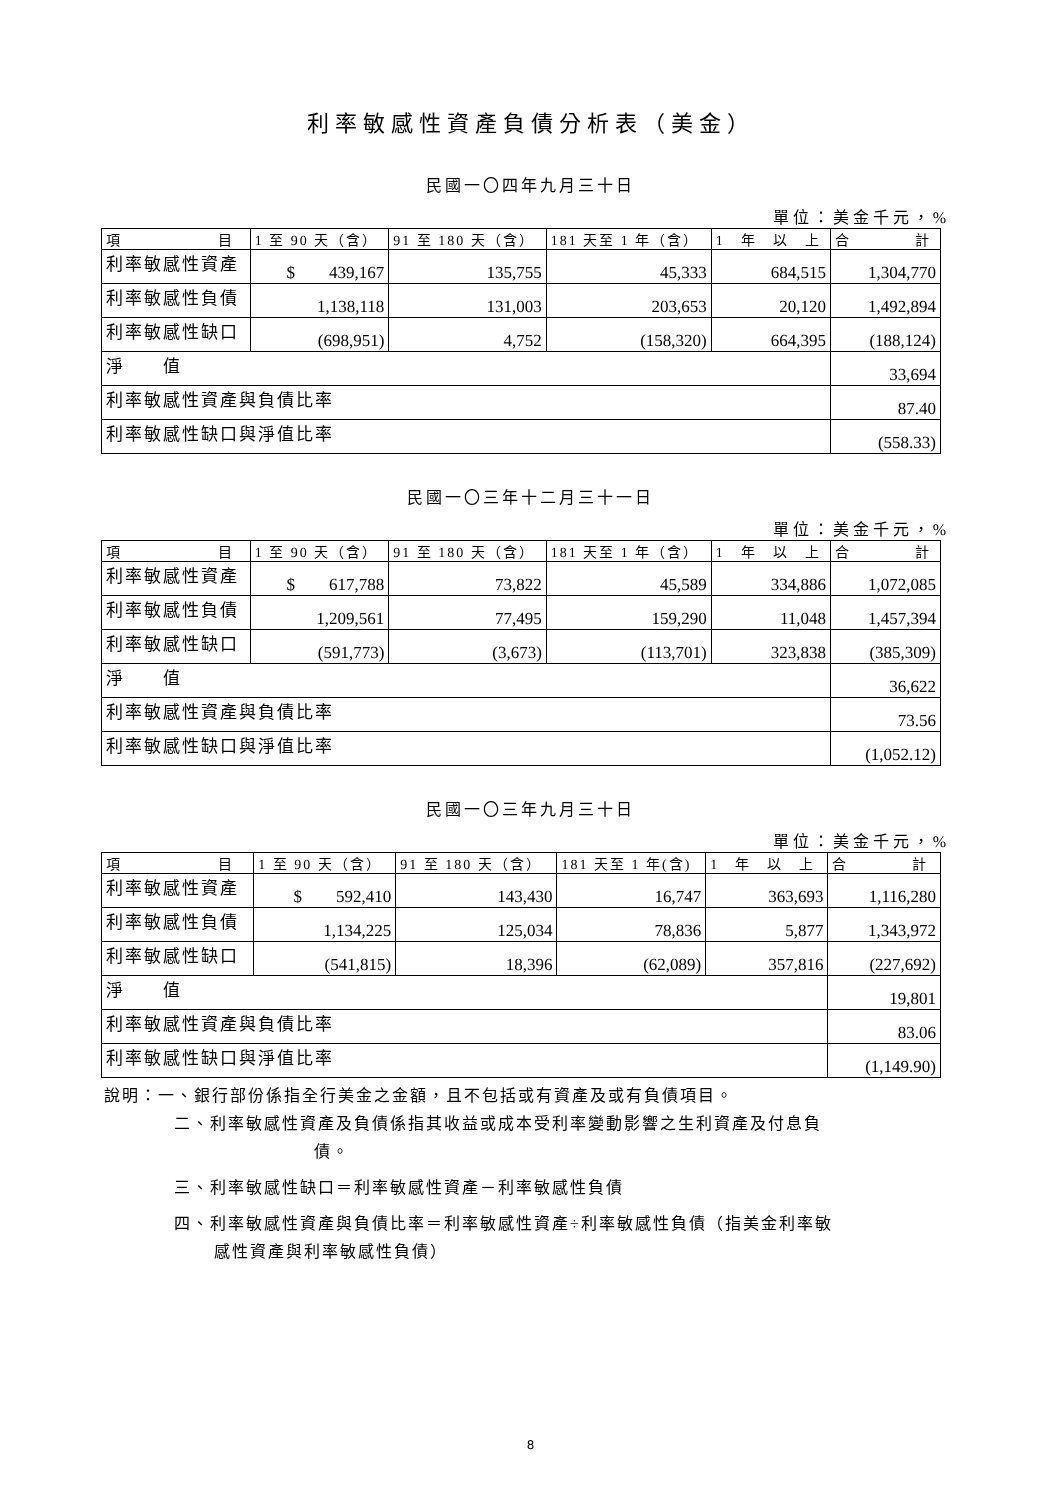利率敏感性資產負債分析表（美金）
民國一〇四年九月三十日
單位：美金千元，%
| 項 目 | 1 至 90 天（含） | 91 至 180 天（含） | 181 天至 1 年（含） | 1 年 以 上 | 合 計 |
| 利率敏感性資產 | $ 439,167 | 135,755 | 45,333 | 684,515 | 1,304,770 |
| 利率敏感性負債 | 1,138,118 | 131,003 | 203,653 | 20,120 | 1,492,894 |
| 利率敏感性缺口 | (698,951) | 4,752 | (158,320) | 664,395 | (188,124) |
| 淨 值 | | | | | 33,694 |
| 利率敏感性資產與負債比率 | | | | | 87.40 |
| 利率敏感性缺口與淨值比率 | | | | | (558.33) |
民國一〇三年十二月三十一日
單位：美金千元，%
| 項 目 | 1 至 90 天（含） | 91 至 180 天（含） | 181 天至 1 年（含） | 1 年 以 上 | 合 計 |
| 利率敏感性資產 | $ 617,788 | 73,822 | 45,589 | 334,886 | 1,072,085 |
| 利率敏感性負債 | 1,209,561 | 77,495 | 159,290 | 11,048 | 1,457,394 |
| 利率敏感性缺口 | (591,773) | (3,673) | (113,701) | 323,838 | (385,309) |
| 淨 值 | | | | | 36,622 |
| 利率敏感性資產與負債比率 | | | | | 73.56 |
| 利率敏感性缺口與淨值比率 | | | | | (1,052.12) |
民國一〇三年九月三十日
單位：美金千元，%
| 項 目 | 1 至 90 天（含） | 91 至 180 天（含） | 181 天至 1 年(含) | 1 年 以 上 | 合 計 |
| 利率敏感性資產 | $ 592,410 | 143,430 | 16,747 | 363,693 | 1,116,280 |
| 利率敏感性負債 | 1,134,225 | 125,034 | 78,836 | 5,877 | 1,343,972 |
| 利率敏感性缺口 | (541,815) | 18,396 | (62,089) | 357,816 | (227,692) |
| 淨 值 | | | | | 19,801 |
| 利率敏感性資產與負債比率 | | | | | 83.06 |
| 利率敏感性缺口與淨值比率 | | | | | (1,149.90) |
說明：一、銀行部份係指全行美金之金額，且不包括或有資產及或有負債項目。
二、利率敏感性資產及負債係指其收益或成本受利率變動影響之生利資產及付息負
債。
三、利率敏感性缺口＝利率敏感性資產－利率敏感性負債
四、利率敏感性資產與負債比率＝利率敏感性資產÷利率敏感性負債（指美金利率敏
感性資產與利率敏感性負債）
8